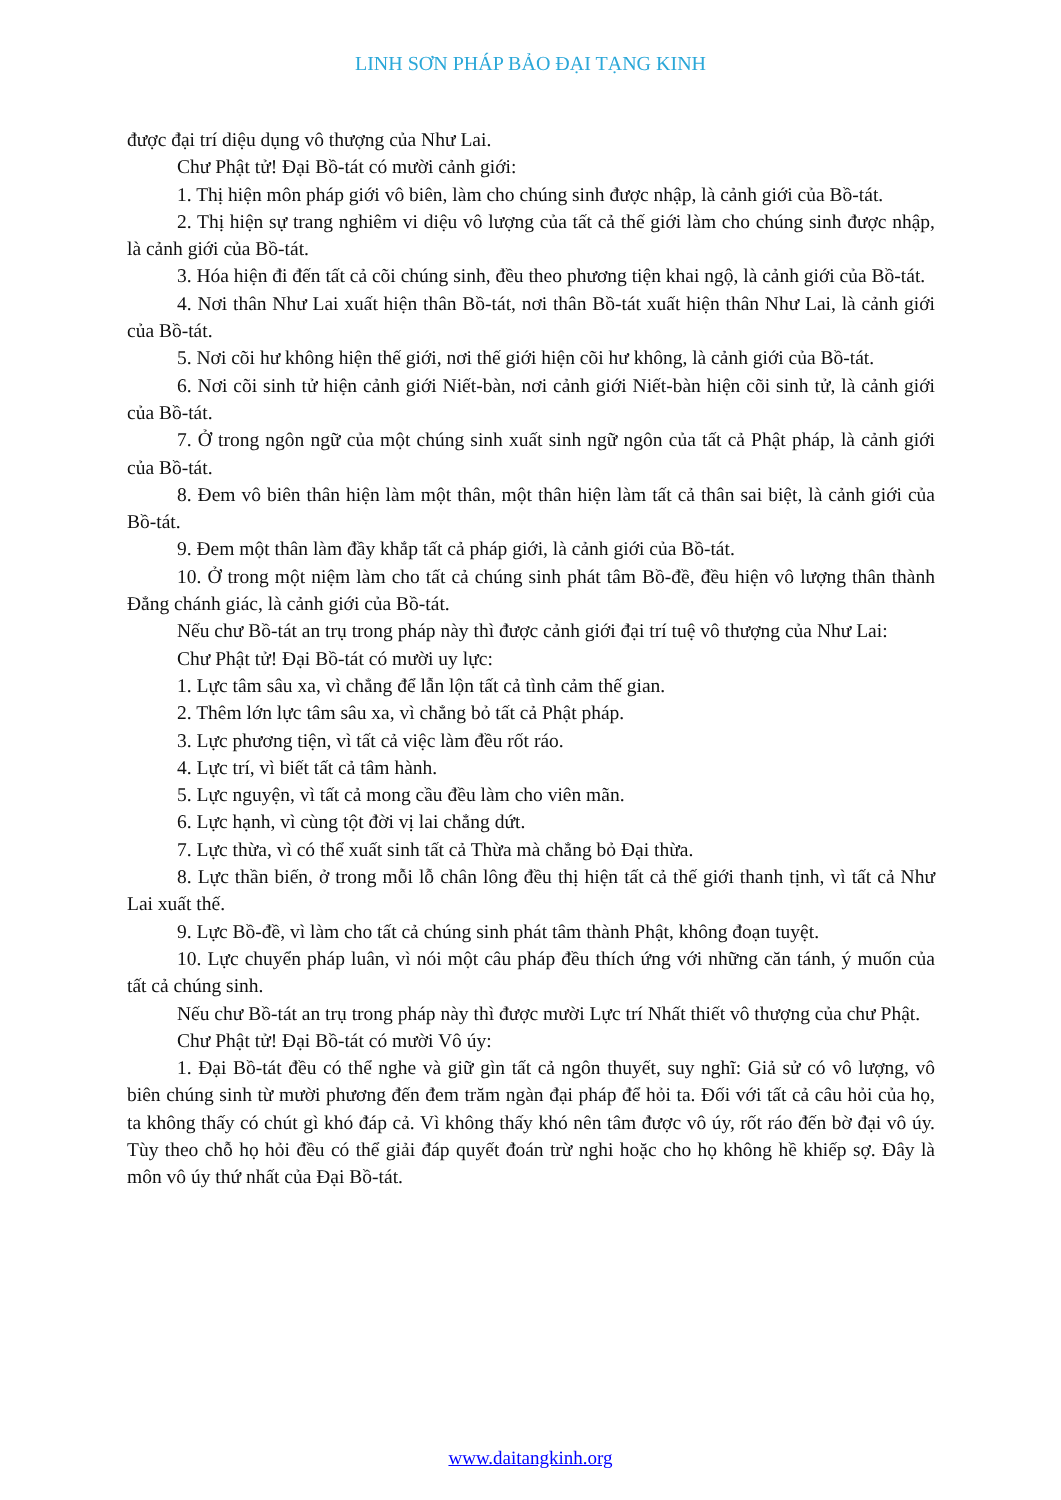LINH SƠN PHÁP BẢO ĐẠI TẠNG KINH
được đại trí diệu dụng vô thượng của Như Lai.
Chư Phật tử! Đại Bồ-tát có mười cảnh giới:
1. Thị hiện môn pháp giới vô biên, làm cho chúng sinh được nhập, là cảnh giới của Bồ-tát.
2. Thị hiện sự trang nghiêm vi diệu vô lượng của tất cả thế giới làm cho chúng sinh được nhập, là cảnh giới của Bồ-tát.
3. Hóa hiện đi đến tất cả cõi chúng sinh, đều theo phương tiện khai ngộ, là cảnh giới của Bồ-tát.
4. Nơi thân Như Lai xuất hiện thân Bồ-tát, nơi thân Bồ-tát xuất hiện thân Như Lai, là cảnh giới của Bồ-tát.
5. Nơi cõi hư không hiện thế giới, nơi thế giới hiện cõi hư không, là cảnh giới của Bồ-tát.
6. Nơi cõi sinh tử hiện cảnh giới Niết-bàn, nơi cảnh giới Niết-bàn hiện cõi sinh tử, là cảnh giới của Bồ-tát.
7. Ở trong ngôn ngữ của một chúng sinh xuất sinh ngữ ngôn của tất cả Phật pháp, là cảnh giới của Bồ-tát.
8. Đem vô biên thân hiện làm một thân, một thân hiện làm tất cả thân sai biệt, là cảnh giới của Bồ-tát.
9. Đem một thân làm đầy khắp tất cả pháp giới, là cảnh giới của Bồ-tát.
10. Ở trong một niệm làm cho tất cả chúng sinh phát tâm Bồ-đề, đều hiện vô lượng thân thành Đẳng chánh giác, là cảnh giới của Bồ-tát.
Nếu chư Bồ-tát an trụ trong pháp này thì được cảnh giới đại trí tuệ vô thượng của Như Lai:
Chư Phật tử! Đại Bồ-tát có mười uy lực:
1. Lực tâm sâu xa, vì chẳng để lẫn lộn tất cả tình cảm thế gian.
2. Thêm lớn lực tâm sâu xa, vì chẳng bỏ tất cả Phật pháp.
3. Lực phương tiện, vì tất cả việc làm đều rốt ráo.
4. Lực trí, vì biết tất cả tâm hành.
5. Lực nguyện, vì tất cả mong cầu đều làm cho viên mãn.
6. Lực hạnh, vì cùng tột đời vị lai chẳng dứt.
7. Lực thừa, vì có thể xuất sinh tất cả Thừa mà chẳng bỏ Đại thừa.
8. Lực thần biến, ở trong mỗi lỗ chân lông đều thị hiện tất cả thế giới thanh tịnh, vì tất cả Như Lai xuất thế.
9. Lực Bồ-đề, vì làm cho tất cả chúng sinh phát tâm thành Phật, không đoạn tuyệt.
10. Lực chuyển pháp luân, vì nói một câu pháp đều thích ứng với những căn tánh, ý muốn của tất cả chúng sinh.
Nếu chư Bồ-tát an trụ trong pháp này thì được mười Lực trí Nhất thiết vô thượng của chư Phật.
Chư Phật tử! Đại Bồ-tát có mười Vô úy:
1. Đại Bồ-tát đều có thể nghe và giữ gìn tất cả ngôn thuyết, suy nghĩ: Giả sử có vô lượng, vô biên chúng sinh từ mười phương đến đem trăm ngàn đại pháp để hỏi ta. Đối với tất cả câu hỏi của họ, ta không thấy có chút gì khó đáp cả. Vì không thấy khó nên tâm được vô úy, rốt ráo đến bờ đại vô úy. Tùy theo chỗ họ hỏi đều có thể giải đáp quyết đoán trừ nghi hoặc cho họ không hề khiếp sợ. Đây là môn vô úy thứ nhất của Đại Bồ-tát.
www.daitangkinh.org